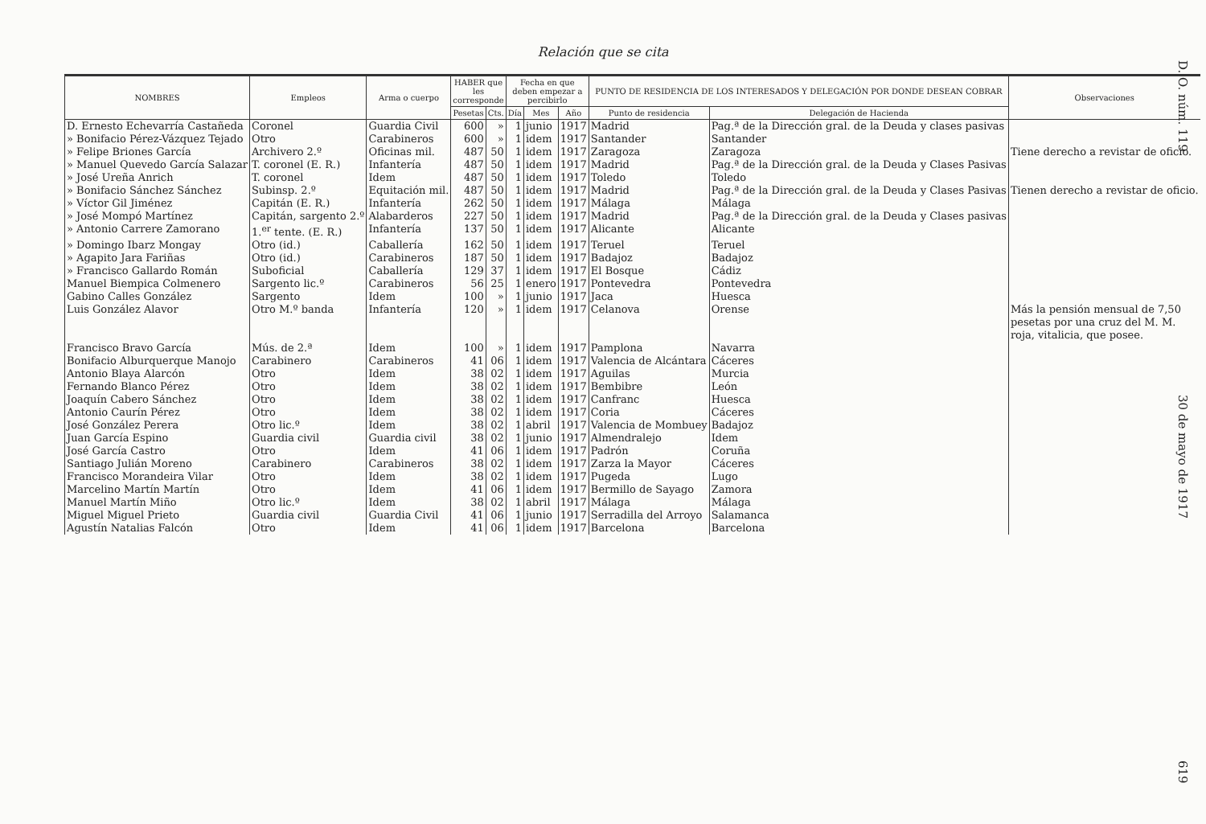Relación que se cita
| NOMBRES | Empleos | Arma o cuerpo | HABER que les corresponde | | Fecha en que deben empezar a percibirlo | | | PUNTO DE RESIDENCIA DE LOS INTERESADOS Y DELEGACIÓN POR DONDE DESEAN COBRAR | | Observaciones |
| --- | --- | --- | --- | --- | --- | --- | --- | --- | --- | --- |
| | | | Pesetas | Cts. | Día | Mes | Año | Punto de residencia | Delegación de Hacienda | |
| D. Ernesto Echevarría Castañeda | Coronel | Guardia Civil | 600 | » | 1 | junio | 1917 | Madrid | Pag.ª de la Dirección gral. de la Deuda y clases pasivas | |
| » Bonifacio Pérez-Vázquez Tejado | Otro | Carabineros | 600 | » | 1 | idem | 1917 | Santander | Santander | |
| » Felipe Briones García | Archivero 2.º | Oficinas mil. | 487 | 50 | 1 | idem | 1917 | Zaragoza | Zaragoza | Tiene derecho a revistar de oficio. |
| » Manuel Quevedo García Salazar | T. coronel (E. R.) | Infantería | 487 | 50 | 1 | idem | 1917 | Madrid | Pag.ª de la Dirección gral. de la Deuda y Clases Pasivas | |
| » José Ureña Anrich | T. coronel | Idem | 487 | 50 | 1 | idem | 1917 | Toledo | Toledo | |
| » Bonifacio Sánchez Sánchez | Subinsp. 2.º | Equitación mil. | 487 | 50 | 1 | idem | 1917 | Madrid | Pag.ª de la Dirección gral. de la Deuda y Clases Pasivas | Tienen derecho a revistar de oficio. |
| » Víctor Gil Jiménez | Capitán (E. R.) | Infantería | 262 | 50 | 1 | idem | 1917 | Málaga | Málaga | |
| » José Mompó Martínez | Capitán, sargento 2.º | Alabarderos | 227 | 50 | 1 | idem | 1917 | Madrid | Pag.ª de la Dirección gral. de la Deuda y Clases pasivas | |
| » Antonio Carrere Zamorano | 1.<sup>er</sup> tente. (E. R.) | Infantería | 137 | 50 | 1 | idem | 1917 | Alicante | Alicante | |
| » Domingo Ibarz Mongay | Otro (id.) | Caballería | 162 | 50 | 1 | idem | 1917 | Teruel | Teruel | |
| » Agapito Jara Fariñas | Otro (id.) | Carabineros | 187 | 50 | 1 | idem | 1917 | Badajoz | Badajoz | |
| » Francisco Gallardo Román | Suboficial | Caballería | 129 | 37 | 1 | idem | 1917 | El Bosque | Cádiz | |
| Manuel Biempica Colmenero | Sargento lic.º | Carabineros | 56 | 25 | 1 | enero | 1917 | Pontevedra | Pontevedra | |
| Gabino Calles González | Sargento | Idem | 100 | » | 1 | junio | 1917 | Jaca | Huesca | |
| Luis González Alavor | Otro M.º banda | Infantería | 120 | » | 1 | idem | 1917 | Celanova | Orense | Más la pensión mensual de 7,50 pesetas por una cruz del M. M. roja, vitalicia, que posee. |
| Francisco Bravo García | Mús. de 2.ª | Idem | 100 | » | 1 | idem | 1917 | Pamplona | Navarra | |
| Bonifacio Alburquerque Manojo | Carabinero | Carabineros | 41 | 06 | 1 | idem | 1917 | Valencia de Alcántara | Cáceres | |
| Antonio Blaya Alarcón | Otro | Idem | 38 | 02 | 1 | idem | 1917 | Aguilas | Murcia | |
| Fernando Blanco Pérez | Otro | Idem | 38 | 02 | 1 | idem | 1917 | Bembibre | León | |
| Joaquín Cabero Sánchez | Otro | Idem | 38 | 02 | 1 | idem | 1917 | Canfranc | Huesca | |
| Antonio Caurín Pérez | Otro | Idem | 38 | 02 | 1 | idem | 1917 | Coria | Cáceres | |
| José González Perera | Otro lic.º | Idem | 38 | 02 | 1 | abril | 1917 | Valencia de Mombuey | Badajoz | |
| Juan García Espino | Guardia civil | Guardia civil | 38 | 02 | 1 | junio | 1917 | Almendralejo | Idem | |
| José García Castro | Otro | Idem | 41 | 06 | 1 | idem | 1917 | Padrón | Coruña | |
| Santiago Julián Moreno | Carabinero | Carabineros | 38 | 02 | 1 | idem | 1917 | Zarza la Mayor | Cáceres | |
| Francisco Morandeira Vilar | Otro | Idem | 38 | 02 | 1 | idem | 1917 | Pugeda | Lugo | |
| Marcelino Martín Martín | Otro | Idem | 41 | 06 | 1 | idem | 1917 | Bermillo de Sayago | Zamora | |
| Manuel Martín Miño | Otro lic.º | Idem | 38 | 02 | 1 | abril | 1917 | Málaga | Málaga | |
| Miguel Miguel Prieto | Guardia civil | Guardia Civil | 41 | 06 | 1 | junio | 1917 | Serradilla del Arroyo | Salamanca | |
| Agustín Natalias Falcón | Otro | Idem | 41 | 06 | 1 | idem | 1917 | Barcelona | Barcelona | |
D. O. núm. 119 30 de mayo de 1917 619